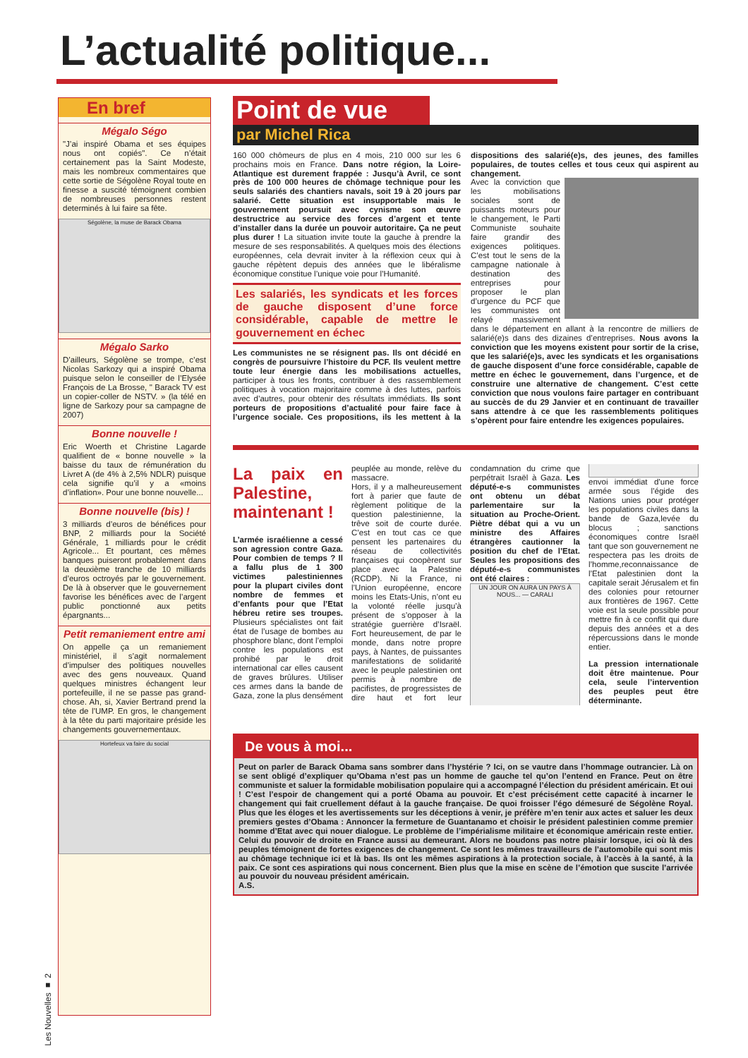L’actualité politique...
En bref
Mégalo Ségo
"J’ai inspiré Obama et ses équipes nous ont copiés". Ce n’était certainement pas la Saint Modeste, mais les nombreux commentaires que cette sortie de Ségolène Royal toute en finesse a suscité témoignent combien de nombreuses personnes restent determinés à lui faire sa fête.
Ségolène, la muse de Barack Obama
Mégalo Sarko
D’ailleurs, Ségolène se trompe, c’est Nicolas Sarkozy qui a inspiré Obama puisque selon le conseiller de l’Elysée François de La Brosse, " Barack TV est un copier-coller de NSTV. » (la télé en ligne de Sarkozy pour sa campagne de 2007)
Bonne nouvelle !
Eric Woerth et Christine Lagarde qualifient de « bonne nouvelle » la baisse du taux de rémunération du Livret A (de 4% à 2,5% NDLR) puisque cela signifie qu’il y a «moins d’inflation». Pour une bonne nouvelle...
Bonne nouvelle (bis) !
3 milliards d’euros de bénéfices pour BNP, 2 milliards pour la Société Générale, 1 milliards pour le crédit Agricole... Et pourtant, ces mêmes banques puiseront probablement dans la deuxième tranche de 10 milliards d’euros octroyés par le gouvernement. De là à observer que le gouvernement favorise les bénéfices avec de l’argent public ponctionné aux petits épargnants...
Petit remaniement entre ami
On appelle ça un remaniement ministériel, il s’agit normalement d’impulser des politiques nouvelles avec des gens nouveaux. Quand quelques ministres échangent leur portefeuille, il ne se passe pas grand-chose. Ah, si, Xavier Bertrand prend la tête de l’UMP. En gros, le changement à la tête du parti majoritaire préside les changements gouvernementaux.
Hortefeux va faire du social
Les Nouvelles ■ 2
Point de vue
par Michel Rica
160 000 chômeurs de plus en 4 mois, 210 000 sur les 6 prochains mois en France. Dans notre région, la Loire-Atlantique est durement frappée : Jusqu’à Avril, ce sont près de 100 000 heures de chômage technique pour les seuls salariés des chantiers navals, soit 19 à 20 jours par salarié. Cette situation est insupportable mais le gouvernement poursuit avec cynisme son œuvre destructrice au service des forces d’argent et tente d’installer dans la durée un pouvoir autoritaire. Ça ne peut plus durer ! La situation invite toute la gauche à prendre la mesure de ses responsabilités. A quelques mois des élections européennes, cela devrait inviter à la réflexion ceux qui à gauche répètent depuis des années que le libéralisme économique constitue l’unique voie pour l’Humanité.
Les salariés, les syndicats et les forces de gauche disposent d’une force considérable, capable de mettre le gouvernement en échec
Les communistes ne se résignent pas. Ils ont décidé en congrès de poursuivre l’histoire du PCF. Ils veulent mettre toute leur énergie dans les mobilisations actuelles, participer à tous les fronts, contribuer à des rassemblement politiques à vocation majoritaire comme à des luttes, parfois avec d’autres, pour obtenir des résultats immédiats. Ils sont porteurs de propositions d’actualité pour faire face à l’urgence sociale. Ces propositions, ils les mettent à la dispositions des salarié(e)s, des jeunes, des familles populaires, de toutes celles et tous ceux qui aspirent au changement.
Avec la conviction que les mobilisations sociales sont de puissants moteurs pour le changement, le Parti Communiste souhaite faire grandir des exigences politiques. C’est tout le sens de la campagne nationale à destination des entreprises pour proposer le plan d’urgence du PCF que les communistes ont relayé massivement dans le département en allant à la rencontre de milliers de salarié(e)s dans des dizaines d’entreprises. Nous avons la conviction que les moyens existent pour sortir de la crise, que les salarié(e)s, avec les syndicats et les organisations de gauche disposent d’une force considérable, capable de mettre en échec le gouvernement, dans l’urgence, et de construire une alternative de changement. C’est cette conviction que nous voulons faire partager en contribuant au succès de du 29 Janvier et en continuant de travailler sans attendre à ce que les rassemblements politiques s’opèrent pour faire entendre les exigences populaires.
La paix en Palestine, maintenant !
L’armée israélienne a cessé son agression contre Gaza. Pour combien de temps ? Il a fallu plus de 1 300 victimes palestiniennes pour la plupart civiles dont nombre de femmes et d’enfants pour que l’Etat hébreu retire ses troupes. Plusieurs spécialistes ont fait état de l’usage de bombes au phosphore blanc, dont l’emploi contre les populations est prohibé par le droit international car elles causent de graves brûlures. Utiliser ces armes dans la bande de Gaza, zone la plus densément peuplée au monde, relève du massacre.
Hors, il y a malheureusement fort à parier que faute de règlement politique de la question palestinienne, la trêve soit de courte durée. C’est en tout cas ce que pensent les partenaires du réseau de collectivités françaises qui coopèrent sur place avec la Palestine (RCDP). Ni la France, ni l’Union européenne, encore moins les Etats-Unis, n’ont eu la volonté réelle jusqu’à présent de s’opposer à la stratégie guerrière d’Israël. Fort heureusement, de par le monde, dans notre propre pays, à Nantes, de puissantes manifestations de solidarité avec le peuple palestinien ont permis à nombre de pacifistes, de progressistes de dire haut et fort leur condamnation du crime que perpétrait Israël à Gaza. Les député-e-s communistes ont obtenu un débat parlementaire sur la situation au Proche-Orient. Piètre débat qui a vu un ministre des Affaires étrangères cautionner la position du chef de l’Etat. Seules les propositions des député-e-s communistes ont été claires :
UN JOUR ON AURA UN PAYS À NOUS... — CARALI
envoi immédiat d’une force armée sous l’égide des Nations unies pour protéger les populations civiles dans la bande de Gaza,levée du blocus ; sanctions économiques contre Israël tant que son gouvernement ne respectera pas les droits de l’homme,reconnaissance de l’Etat palestinien dont la capitale serait Jérusalem et fin des colonies pour retourner aux frontières de 1967. Cette voie est la seule possible pour mettre fin à ce conflit qui dure depuis des années et a des répercussions dans le monde entier.
La pression internationale doit être maintenue. Pour cela, seule l’intervention des peuples peut être déterminante.
De vous à moi...
Peut on parler de Barack Obama sans sombrer dans l’hystérie ? Ici, on se vautre dans l’hommage outrancier. Là on se sent obligé d’expliquer qu’Obama n’est pas un homme de gauche tel qu’on l’entend en France. Peut on être communiste et saluer la formidable mobilisation populaire qui a accompagné l’élection du président américain. Et oui ! C’est l’espoir de changement qui a porté Obama au pouvoir. Et c’est précisément cette capacité à incarner le changement qui fait cruellement défaut à la gauche française. De quoi froisser l’égo démesuré de Ségolène Royal. Plus que les éloges et les avertissements sur les déceptions à venir, je préfère m’en tenir aux actes et saluer les deux premiers gestes d’Obama : Annoncer la fermeture de Guantanamo et choisir le président palestinien comme premier homme d’Etat avec qui nouer dialogue. Le problème de l’impérialisme militaire et économique américain reste entier. Celui du pouvoir de droite en France aussi au demeurant. Alors ne boudons pas notre plaisir lorsque, ici où là des peuples témoignent de fortes exigences de changement. Ce sont les mêmes travailleurs de l’automobile qui sont mis au chômage technique ici et là bas. Ils ont les mêmes aspirations à la protection sociale, à l’accès à la santé, à la paix. Ce sont ces aspirations qui nous concernent. Bien plus que la mise en scène de l’émotion que suscite l’arrivée au pouvoir du nouveau président américain.
A.S.